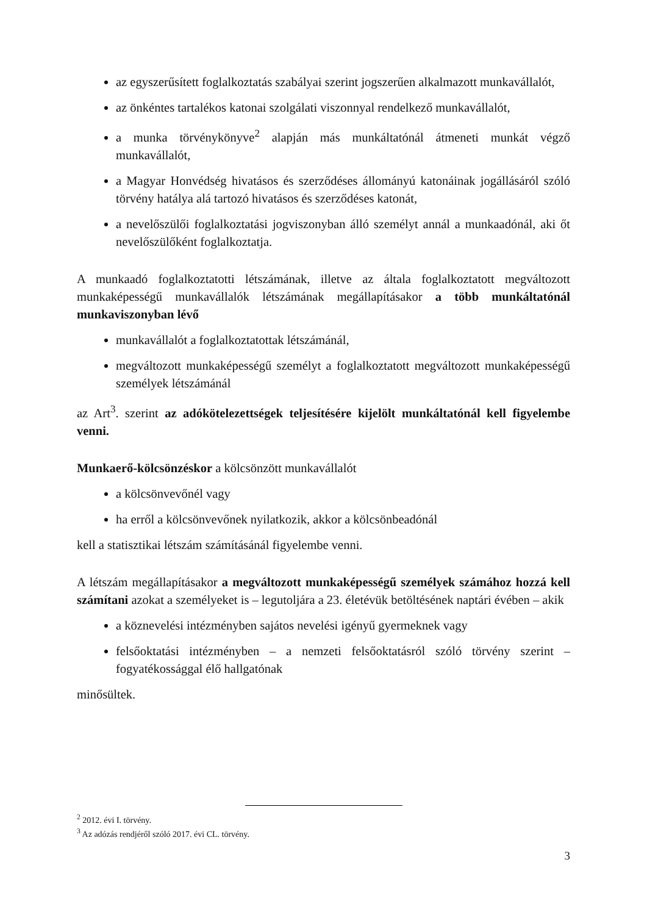az egyszerűsített foglalkoztatás szabályai szerint jogszerűen alkalmazott munkavállalót,
az önkéntes tartalékos katonai szolgálati viszonnyal rendelkező munkavállalót,
a munka törvénykönyve<sup>2</sup> alapján más munkáltatónál átmeneti munkát végző munkavállalót,
a Magyar Honvédség hivatásos és szerződéses állományú katonáinak jogállásáról szóló törvény hatálya alá tartozó hivatásos és szerződéses katonát,
a nevelőszülői foglalkoztatási jogviszonyban álló személyt annál a munkaadónál, aki őt nevelőszülőként foglalkoztatja.
A munkaadó foglalkoztatotti létszámának, illetve az általa foglalkoztatott megváltozott munkaképességű munkavállalók létszámának megállapításakor a több munkáltatónál munkaviszonyban lévő
munkavállalót a foglalkoztatottak létszámánál,
megváltozott munkaképességű személyt a foglalkoztatott megváltozott munkaképességű személyek létszámánál
az Art<sup>3</sup>. szerint az adókötelezettségek teljesítésére kijelölt munkáltatónál kell figyelembe venni.
Munkaerő-kölcsönzéskor a kölcsönzött munkavállalót
a kölcsönvevőnél vagy
ha erről a kölcsönvevőnek nyilatkozik, akkor a kölcsönbeadónál
kell a statisztikai létszám számításánál figyelembe venni.
A létszám megállapításakor a megváltozott munkaképességű személyek számához hozzá kell számítani azokat a személyeket is – legutoljára a 23. életévük betöltésének naptári évében – akik
a köznevelési intézményben sajátos nevelési igényű gyermeknek vagy
felsőoktatási intézményben – a nemzeti felsőoktatásról szóló törvény szerint – fogyatékossággal élő hallgatónak
minősültek.
<sup>2</sup> 2012. évi I. törvény.
<sup>3</sup> Az adózás rendjéről szóló 2017. évi CL. törvény.
3